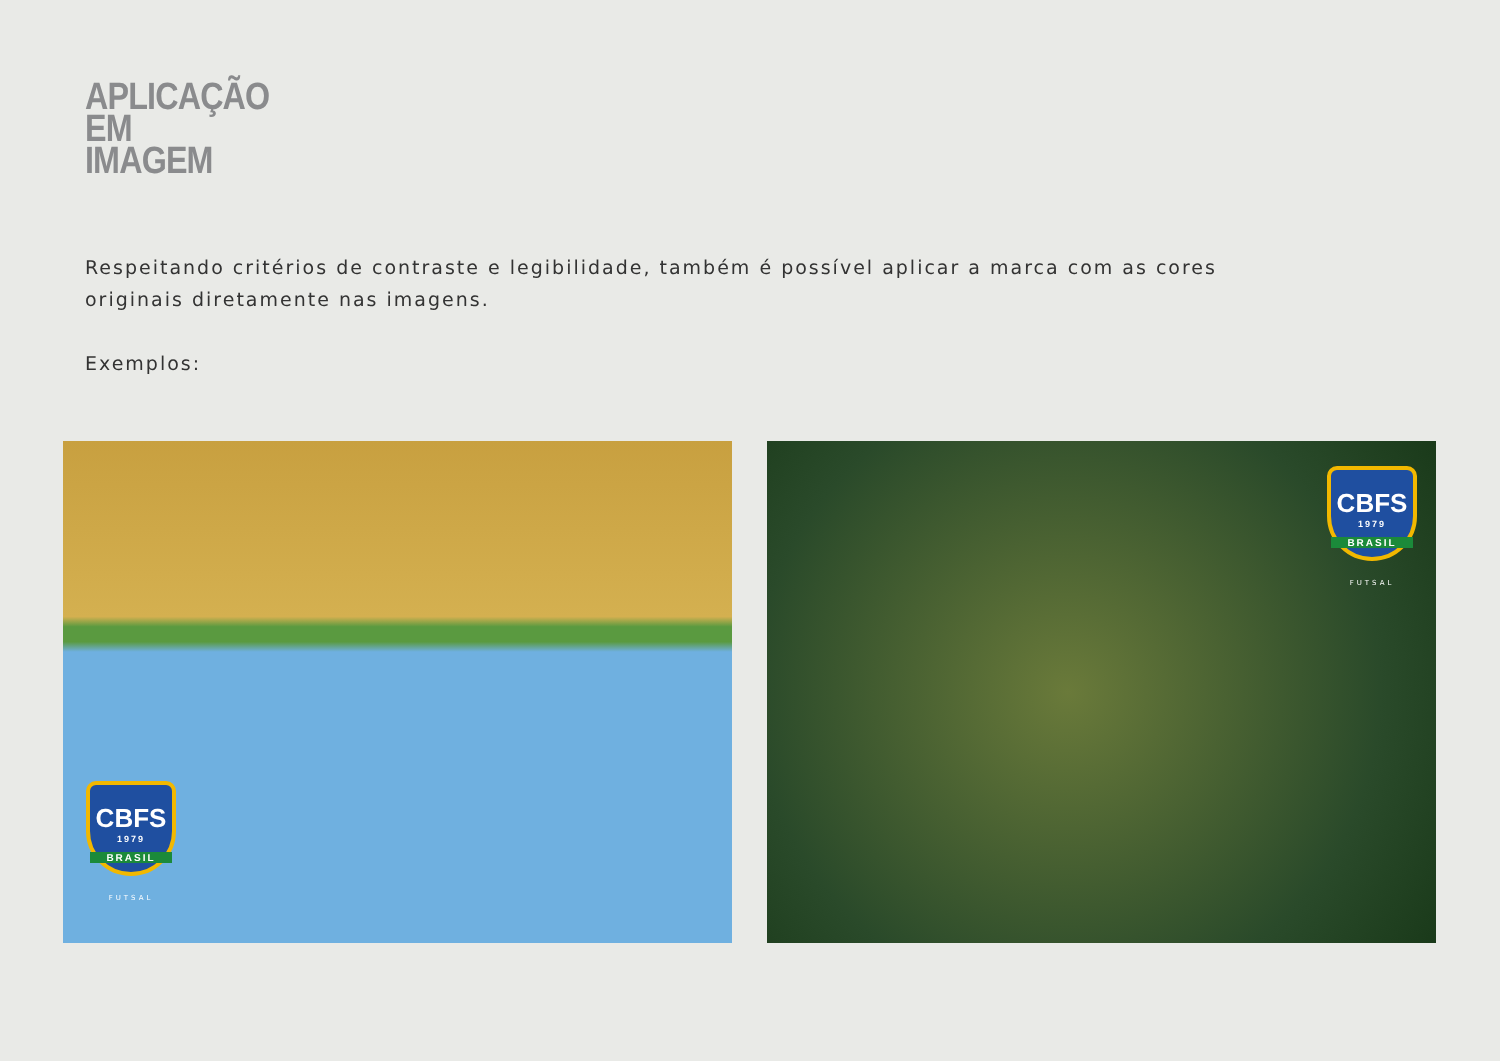APLICAÇÃO
EM
IMAGEM
Respeitando critérios de contraste e legibilidade, também é possível aplicar a marca com as cores originais diretamente nas imagens.
Exemplos:
CBFS
1979
BRASIL
FUTSAL
CBFS
1979
BRASIL
FUTSAL